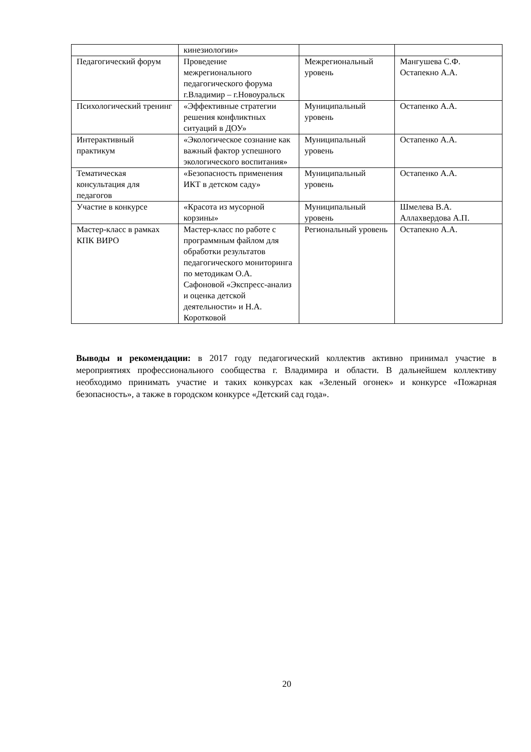| | кинезиологии» | | |
| Педагогический форум | Проведение межрегионального педагогического форума г.Владимир – г.Новоуральск | Межрегиональный уровень | Мангушева С.Ф. Остапекно А.А. |
| Психологический тренинг | «Эффективные стратегии решения конфликтных ситуаций в ДОУ» | Муниципальный уровень | Остапенко А.А. |
| Интерактивный практикум | «Экологическое сознание как важный фактор успешного экологического воспитания» | Муниципальный уровень | Остапенко А.А. |
| Тематическая консультация для педагогов | «Безопасность применения ИКТ в детском саду» | Муниципальный уровень | Остапенко А.А. |
| Участие в конкурсе | «Красота из мусорной корзины» | Муниципальный уровень | Шмелева В.А. Аллахвердова А.П. |
| Мастер-класс в рамках КПК ВИРО | Мастер-класс по работе с программным файлом для обработки результатов педагогического мониторинга по методикам О.А. Сафоновой «Экспресс-анализ и оценка детской деятельности» и Н.А. Коротковой | Региональный уровень | Остапекно А.А. |
Выводы и рекомендации: в 2017 году педагогический коллектив активно принимал участие в мероприятиях профессионального сообщества г. Владимира и области. В дальнейшем коллективу необходимо принимать участие и таких конкурсах как «Зеленый огонек» и конкурсе «Пожарная безопасность», а также в городском конкурсе «Детский сад года».
20